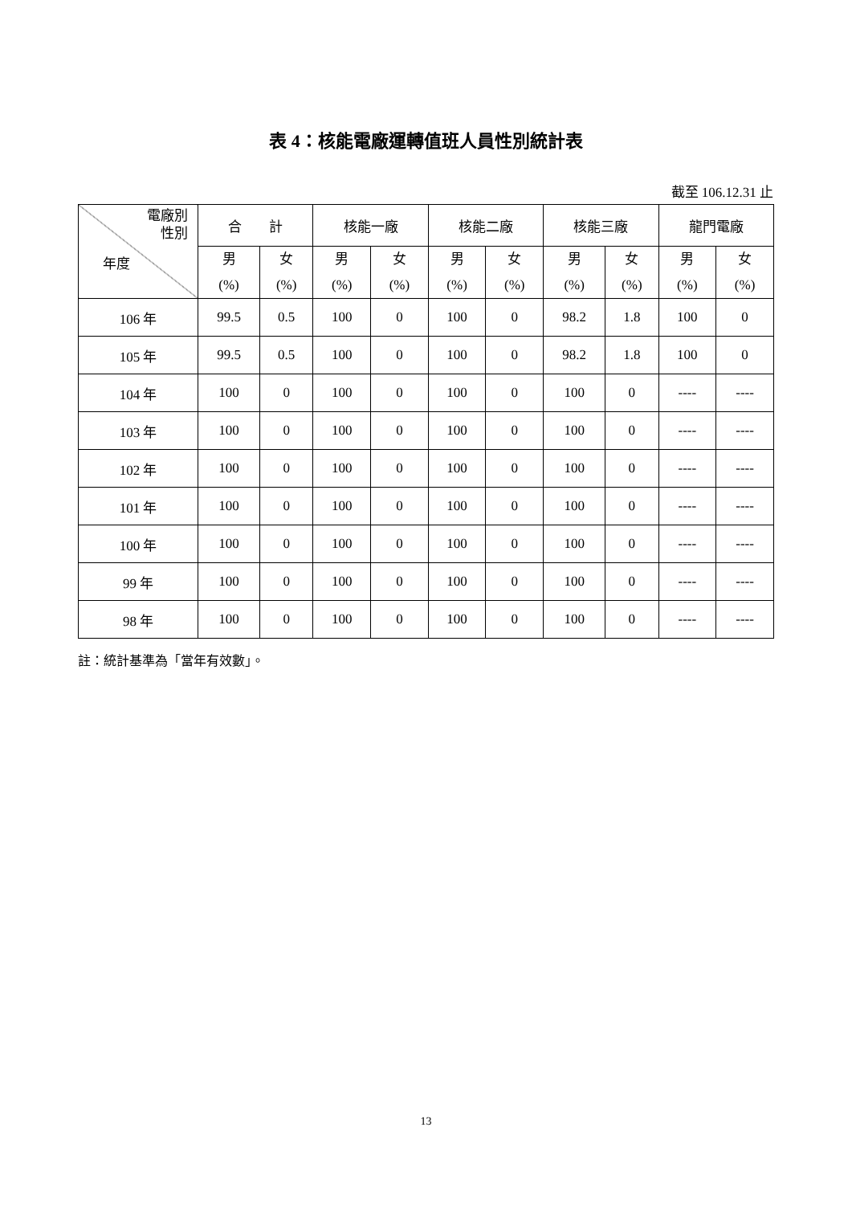表 4：核能電廠運轉值班人員性別統計表
截至 106.12.31 止
| 電廠別 性別 年度 | 合 計 | | 核能一廠 | | 核能二廠 | | 核能三廠 | | 龍門電廠 | |
| --- | --- | --- | --- | --- | --- | --- | --- | --- | --- | --- |
| | 男 (%) | 女 (%) | 男 (%) | 女 (%) | 男 (%) | 女 (%) | 男 (%) | 女 (%) | 男 (%) | 女 (%) |
| 106 年 | 99.5 | 0.5 | 100 | 0 | 100 | 0 | 98.2 | 1.8 | 100 | 0 |
| 105 年 | 99.5 | 0.5 | 100 | 0 | 100 | 0 | 98.2 | 1.8 | 100 | 0 |
| 104 年 | 100 | 0 | 100 | 0 | 100 | 0 | 100 | 0 | ---- | ---- |
| 103 年 | 100 | 0 | 100 | 0 | 100 | 0 | 100 | 0 | ---- | ---- |
| 102 年 | 100 | 0 | 100 | 0 | 100 | 0 | 100 | 0 | ---- | ---- |
| 101 年 | 100 | 0 | 100 | 0 | 100 | 0 | 100 | 0 | ---- | ---- |
| 100 年 | 100 | 0 | 100 | 0 | 100 | 0 | 100 | 0 | ---- | ---- |
| 99 年 | 100 | 0 | 100 | 0 | 100 | 0 | 100 | 0 | ---- | ---- |
| 98 年 | 100 | 0 | 100 | 0 | 100 | 0 | 100 | 0 | ---- | ---- |
註：統計基準為「當年有效數」。
13